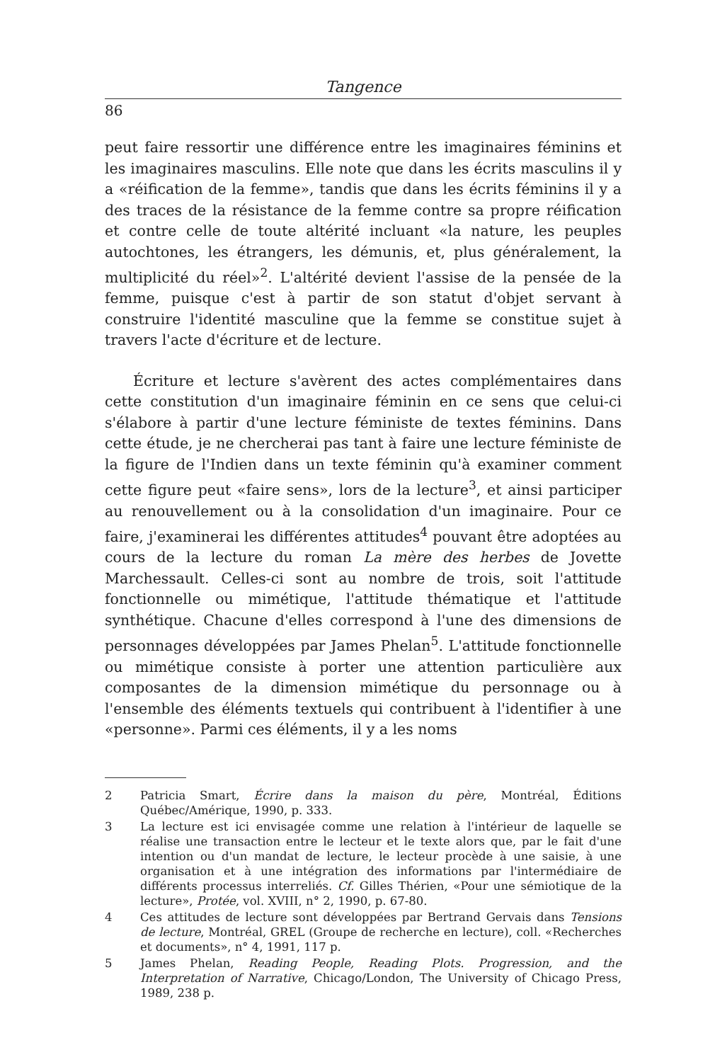Tangence
86
peut faire ressortir une différence entre les imaginaires féminins et les imaginaires masculins. Elle note que dans les écrits masculins il y a «réification de la femme», tandis que dans les écrits féminins il y a des traces de la résistance de la femme contre sa propre réification et contre celle de toute altérité incluant «la nature, les peuples autochtones, les étrangers, les démunis, et, plus généralement, la multiplicité du réel»<sup>2</sup>. L'altérité devient l'assise de la pensée de la femme, puisque c'est à partir de son statut d'objet servant à construire l'identité masculine que la femme se constitue sujet à travers l'acte d'écriture et de lecture.
Écriture et lecture s'avèrent des actes complémentaires dans cette constitution d'un imaginaire féminin en ce sens que celui-ci s'élabore à partir d'une lecture féministe de textes féminins. Dans cette étude, je ne chercherai pas tant à faire une lecture féministe de la figure de l'Indien dans un texte féminin qu'à examiner comment cette figure peut «faire sens», lors de la lecture<sup>3</sup>, et ainsi participer au renouvellement ou à la consolidation d'un imaginaire. Pour ce faire, j'examinerai les différentes attitudes<sup>4</sup> pouvant être adoptées au cours de la lecture du roman La mère des herbes de Jovette Marchessault. Celles-ci sont au nombre de trois, soit l'attitude fonctionnelle ou mimétique, l'attitude thématique et l'attitude synthétique. Chacune d'elles correspond à l'une des dimensions de personnages développées par James Phelan<sup>5</sup>. L'attitude fonctionnelle ou mimétique consiste à porter une attention particulière aux composantes de la dimension mimétique du personnage ou à l'ensemble des éléments textuels qui contribuent à l'identifier à une «personne». Parmi ces éléments, il y a les noms
2 Patricia Smart, Écrire dans la maison du père, Montréal, Éditions Québec/Amérique, 1990, p. 333.
3 La lecture est ici envisagée comme une relation à l'intérieur de laquelle se réalise une transaction entre le lecteur et le texte alors que, par le fait d'une intention ou d'un mandat de lecture, le lecteur procède à une saisie, à une organisation et à une intégration des informations par l'intermédiaire de différents processus interreliés. Cf. Gilles Thérien, «Pour une sémiotique de la lecture», Protée, vol. XVIII, n° 2, 1990, p. 67-80.
4 Ces attitudes de lecture sont développées par Bertrand Gervais dans Tensions de lecture, Montréal, GREL (Groupe de recherche en lecture), coll. «Recherches et documents», n° 4, 1991, 117 p.
5 James Phelan, Reading People, Reading Plots. Progression, and the Interpretation of Narrative, Chicago/London, The University of Chicago Press, 1989, 238 p.